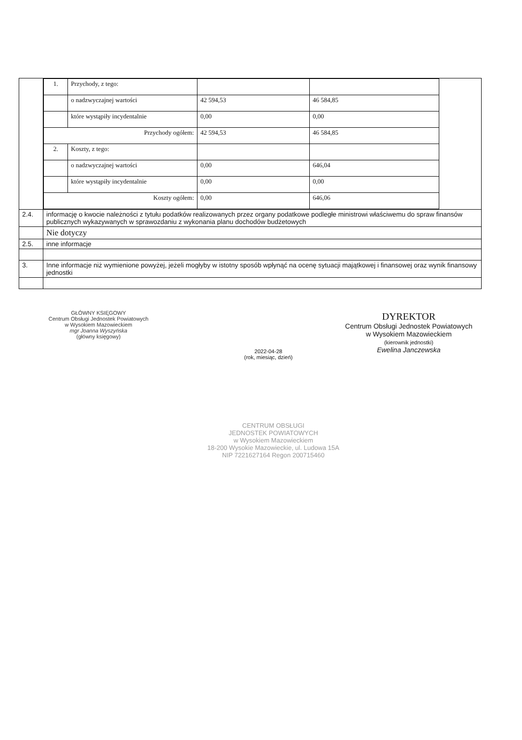| | / 1. / Przychody, z tego: / / / / / / o nadzwyczajnej wartości / 42 594,53 / 46 584,85 / / / / które wystąpiły incydentalnie / 0,00 / 0,00 / / / Przychody ogółem: / / 42 594,53 / 46 584,85 / / / 2. / Koszty, z tego: / / / / / / o nadzwyczajnej wartości / 0,00 / 646,04 / / / / które wystąpiły incydentalnie / 0,00 / 0,00 / / / Koszty ogółem: / / 0,00 / 646,06 / / |
| 2.4. | informację o kwocie należności z tytułu podatków realizowanych przez organy podatkowe podległe ministrowi właściwemu do spraw finansów publicznych wykazywanych w sprawozdaniu z wykonania planu dochodów budżetowych |
| | Nie dotyczy |
| 2.5. | inne informacje |
| 3. | Inne informacje niż wymienione powyżej, jeżeli mogłyby w istotny sposób wpłynąć na ocenę sytuacji majątkowej i finansowej oraz wynik finansowy jednostki |
GŁÓWNY KSIĘGOWY
Centrum Obsługi Jednostek Powiatowych
w Wysokiem Mazowieckiem
mgr Joanna Wyszyńska
(główny księgowy)
2022-04-28
(rok, miesiąc, dzień)
DYREKTOR
Centrum Obsługi Jednostek Powiatowych
w Wysokiem Mazowieckiem
(kierownik jednostki)
Ewelina Janczewska
CENTRUM OBSŁUGI
JEDNOSTEK POWIATOWYCH
w Wysokiem Mazowieckiem
18-200 Wysokie Mazowieckie, ul. Ludowa 15A
NIP 7221627164 Regon 200715460